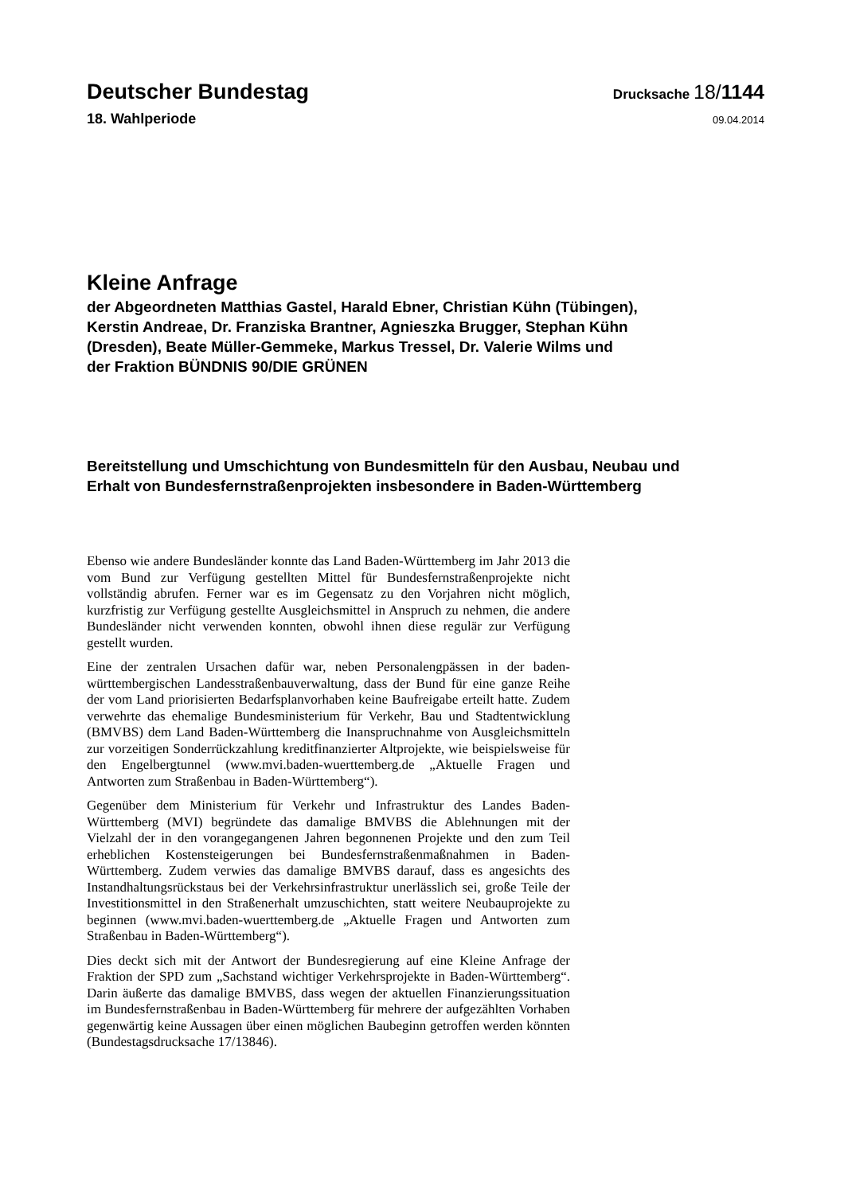Deutscher Bundestag
Drucksache 18/1144
18. Wahlperiode
09.04.2014
Kleine Anfrage
der Abgeordneten Matthias Gastel, Harald Ebner, Christian Kühn (Tübingen),
Kerstin Andreae, Dr. Franziska Brantner, Agnieszka Brugger, Stephan Kühn
(Dresden), Beate Müller-Gemmeke, Markus Tressel, Dr. Valerie Wilms und
der Fraktion BÜNDNIS 90/DIE GRÜNEN
Bereitstellung und Umschichtung von Bundesmitteln für den Ausbau, Neubau und
Erhalt von Bundesfernstraßenprojekten insbesondere in Baden-Württemberg
Ebenso wie andere Bundesländer konnte das Land Baden-Württemberg im Jahr 2013 die vom Bund zur Verfügung gestellten Mittel für Bundesfernstraßenprojekte nicht vollständig abrufen. Ferner war es im Gegensatz zu den Vorjahren nicht möglich, kurzfristig zur Verfügung gestellte Ausgleichsmittel in Anspruch zu nehmen, die andere Bundesländer nicht verwenden konnten, obwohl ihnen diese regulär zur Verfügung gestellt wurden.
Eine der zentralen Ursachen dafür war, neben Personalengpässen in der baden-württembergischen Landesstraßenbauverwaltung, dass der Bund für eine ganze Reihe der vom Land priorisierten Bedarfsplanvorhaben keine Baufreigabe erteilt hatte. Zudem verwehrte das ehemalige Bundesministerium für Verkehr, Bau und Stadtentwicklung (BMVBS) dem Land Baden-Württemberg die Inanspruchnahme von Ausgleichsmitteln zur vorzeitigen Sonderrückzahlung kreditfinanzierter Altprojekte, wie beispielsweise für den Engelbergtunnel (www.mvi.baden-wuerttemberg.de „Aktuelle Fragen und Antworten zum Straßenbau in Baden-Württemberg“).
Gegenüber dem Ministerium für Verkehr und Infrastruktur des Landes Baden-Württemberg (MVI) begründete das damalige BMVBS die Ablehnungen mit der Vielzahl der in den vorangegangenen Jahren begonnenen Projekte und den zum Teil erheblichen Kostensteigerungen bei Bundesfernstraßenmaßnahmen in Baden-Württemberg. Zudem verwies das damalige BMVBS darauf, dass es angesichts des Instandhaltungsrückstaus bei der Verkehrsinfrastruktur unerlässlich sei, große Teile der Investitionsmittel in den Straßenerhalt umzuschichten, statt weitere Neubauprojekte zu beginnen (www.mvi.baden-wuerttemberg.de „Aktuelle Fragen und Antworten zum Straßenbau in Baden-Württemberg“).
Dies deckt sich mit der Antwort der Bundesregierung auf eine Kleine Anfrage der Fraktion der SPD zum „Sachstand wichtiger Verkehrsprojekte in Baden-Württemberg“. Darin äußerte das damalige BMVBS, dass wegen der aktuellen Finanzierungssituation im Bundesfernstraßenbau in Baden-Württemberg für mehrere der aufgezählten Vorhaben gegenwärtig keine Aussagen über einen möglichen Baubeginn getroffen werden könnten (Bundestagsdrucksache 17/13846).